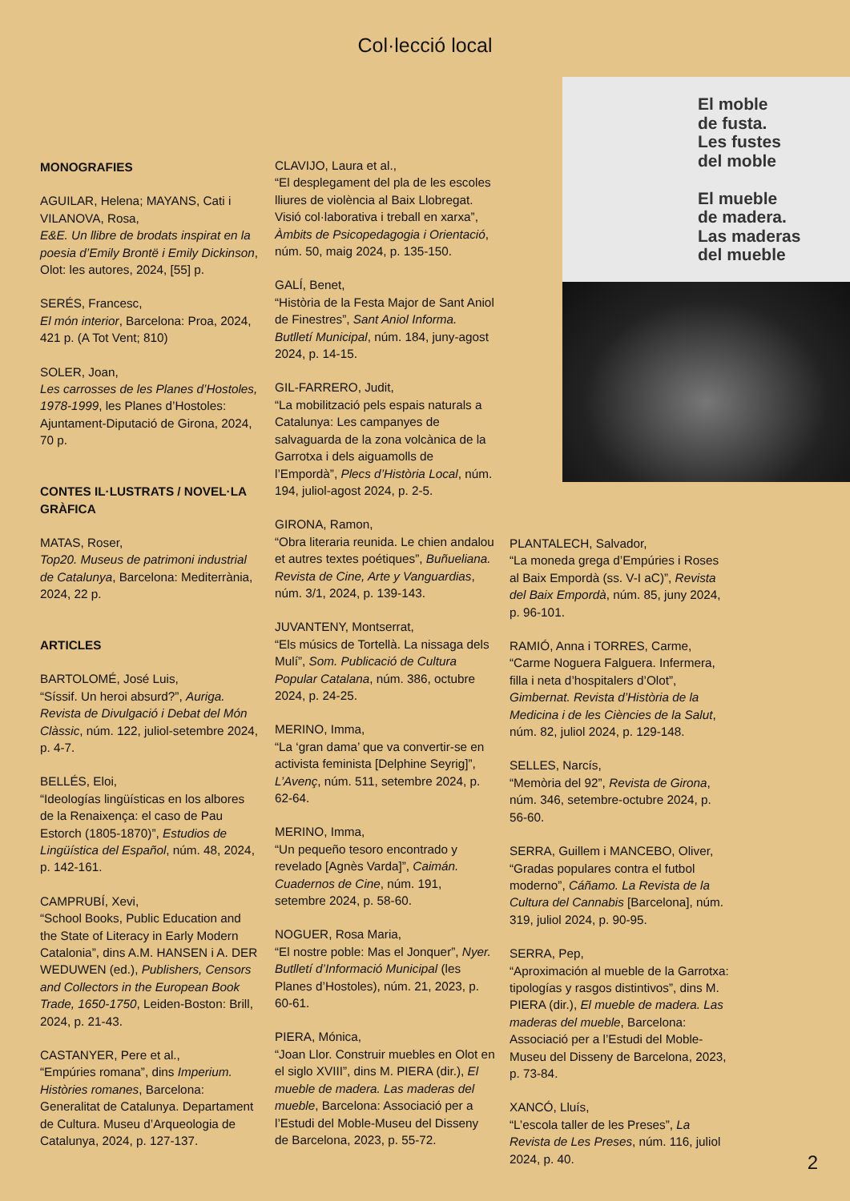Col·lecció local
El moble
de fusta.
Les fustes
del moble
El mueble
de madera.
Las maderas
del mueble
MONOGRAFIES
AGUILAR, Helena; MAYANS, Cati i VILANOVA, Rosa,
E&E. Un llibre de brodats inspirat en la poesia d’Emily Brontë i Emily Dickinson, Olot: les autores, 2024, [55] p.
SERÉS, Francesc,
El món interior, Barcelona: Proa, 2024, 421 p. (A Tot Vent; 810)
SOLER, Joan,
Les carrosses de les Planes d’Hostoles, 1978-1999, les Planes d’Hostoles: Ajuntament-Diputació de Girona, 2024, 70 p.
CONTES IL·LUSTRATS / NOVEL·LA GRÀFICA
MATAS, Roser,
Top20. Museus de patrimoni industrial de Catalunya, Barcelona: Mediterrània, 2024, 22 p.
ARTICLES
BARTOLOMÉ, José Luis,
“Síssif. Un heroi absurd?”, Auriga. Revista de Divulgació i Debat del Món Clàssic, núm. 122, juliol-setembre 2024, p. 4-7.
BELLÉS, Eloi,
“Ideologías lingüísticas en los albores de la Renaixença: el caso de Pau Estorch (1805-1870)”, Estudios de Lingüística del Español, núm. 48, 2024, p. 142-161.
CAMPRUBÍ, Xevi,
“School Books, Public Education and the State of Literacy in Early Modern Catalonia”, dins A.M. HANSEN i A. DER WEDUWEN (ed.), Publishers, Censors and Collectors in the European Book Trade, 1650-1750, Leiden-Boston: Brill, 2024, p. 21-43.
CASTANYER, Pere et al.,
“Empúries romana”, dins Imperium. Històries romanes, Barcelona: Generalitat de Catalunya. Departament de Cultura. Museu d’Arqueologia de Catalunya, 2024, p. 127-137.
CLAVIJO, Laura et al.,
“El desplegament del pla de les escoles lliures de violència al Baix Llobregat. Visió col·laborativa i treball en xarxa”, Àmbits de Psicopedagogia i Orientació, núm. 50, maig 2024, p. 135-150.
GALÍ, Benet,
“Història de la Festa Major de Sant Aniol de Finestres”, Sant Aniol Informa. Butlletí Municipal, núm. 184, juny-agost 2024, p. 14-15.
GIL-FARRERO, Judit,
“La mobilització pels espais naturals a Catalunya: Les campanyes de salvaguarda de la zona volcànica de la Garrotxa i dels aiguamolls de l’Empordà”, Plecs d’Història Local, núm. 194, juliol-agost 2024, p. 2-5.
GIRONA, Ramon,
“Obra literaria reunida. Le chien andalou et autres textes poétiques”, Buñueliana. Revista de Cine, Arte y Vanguardias, núm. 3/1, 2024, p. 139-143.
JUVANTENY, Montserrat,
“Els músics de Tortellà. La nissaga dels Mulí”, Som. Publicació de Cultura Popular Catalana, núm. 386, octubre 2024, p. 24-25.
MERINO, Imma,
“La ‘gran dama’ que va convertir-se en activista feminista [Delphine Seyrig]”, L’Avenç, núm. 511, setembre 2024, p. 62-64.
MERINO, Imma,
“Un pequeño tesoro encontrado y revelado [Agnès Varda]”, Caimán. Cuadernos de Cine, núm. 191, setembre 2024, p. 58-60.
NOGUER, Rosa Maria,
“El nostre poble: Mas el Jonquer”, Nyer. Butlletí d’Informació Municipal (les Planes d’Hostoles), núm. 21, 2023, p. 60-61.
PIERA, Mónica,
“Joan Llor. Construir muebles en Olot en el siglo XVIII”, dins M. PIERA (dir.), El mueble de madera. Las maderas del mueble, Barcelona: Associació per a l’Estudi del Moble-Museu del Disseny de Barcelona, 2023, p. 55-72.
PLANTALECH, Salvador,
“La moneda grega d’Empúries i Roses al Baix Empordà (ss. V-I aC)”, Revista del Baix Empordà, núm. 85, juny 2024, p. 96-101.
RAMIÓ, Anna i TORRES, Carme,
“Carme Noguera Falguera. Infermera, filla i neta d’hospitalers d’Olot”, Gimbernat. Revista d’Història de la Medicina i de les Ciències de la Salut, núm. 82, juliol 2024, p. 129-148.
SELLES, Narcís,
“Memòria del 92”, Revista de Girona, núm. 346, setembre-octubre 2024, p. 56-60.
SERRA, Guillem i MANCEBO, Oliver,
“Gradas populares contra el futbol moderno”, Cáñamo. La Revista de la Cultura del Cannabis [Barcelona], núm. 319, juliol 2024, p. 90-95.
SERRA, Pep,
“Aproximación al mueble de la Garrotxa: tipologías y rasgos distintivos”, dins M. PIERA (dir.), El mueble de madera. Las maderas del mueble, Barcelona: Associació per a l’Estudi del Moble-Museu del Disseny de Barcelona, 2023, p. 73-84.
XANCÓ, Lluís,
“L’escola taller de les Preses”, La Revista de Les Preses, núm. 116, juliol 2024, p. 40.
2